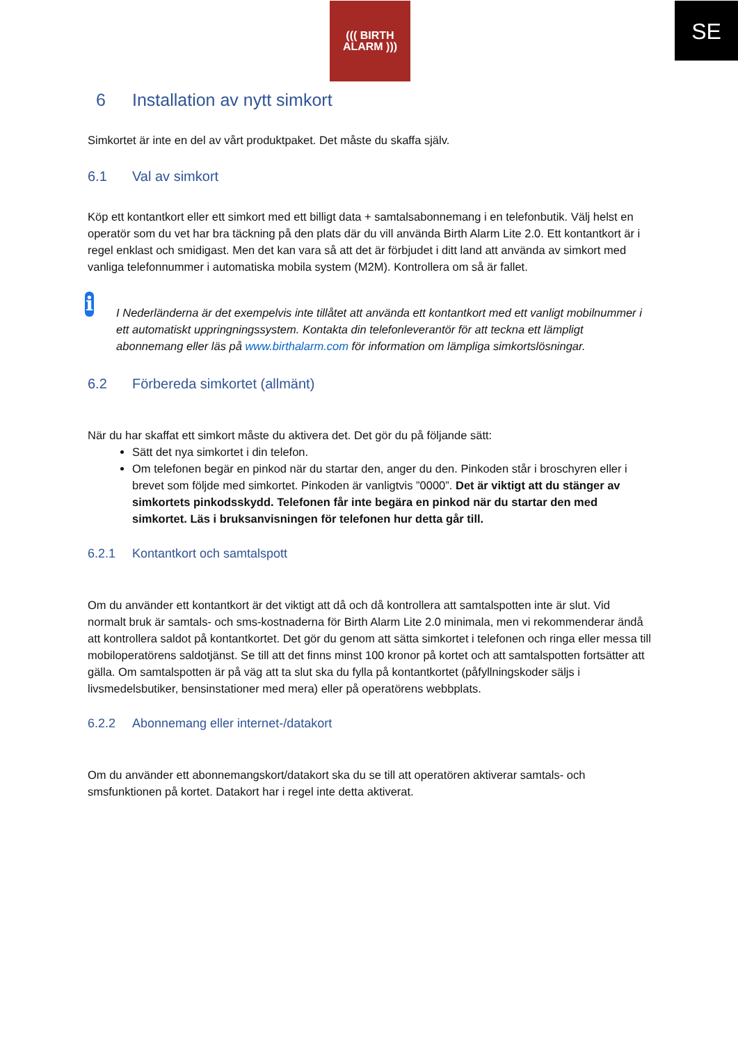SE
((( BIRTH
ALARM )))
6 Installation av nytt simkort
Simkortet är inte en del av vårt produktpaket. Det måste du skaffa själv.
6.1 Val av simkort
Köp ett kontantkort eller ett simkort med ett billigt data + samtalsabonnemang i en telefonbutik. Välj helst en operatör som du vet har bra täckning på den plats där du vill använda Birth Alarm Lite 2.0. Ett kontantkort är i regel enklast och smidigast. Men det kan vara så att det är förbjudet i ditt land att använda av simkort med vanliga telefonnummer i automatiska mobila system (M2M). Kontrollera om så är fallet.
i
I Nederländerna är det exempelvis inte tillåtet att använda ett kontantkort med ett vanligt mobilnummer i ett automatiskt uppringningssystem. Kontakta din telefonleverantör för att teckna ett lämpligt abonnemang eller läs på www.birthalarm.com för information om lämpliga simkortslösningar.
6.2 Förbereda simkortet (allmänt)
När du har skaffat ett simkort måste du aktivera det. Det gör du på följande sätt:
Sätt det nya simkortet i din telefon.
Om telefonen begär en pinkod när du startar den, anger du den. Pinkoden står i broschyren eller i brevet som följde med simkortet. Pinkoden är vanligtvis ”0000”. Det är viktigt att du stänger av simkortets pinkodsskydd. Telefonen får inte begära en pinkod när du startar den med simkortet. Läs i bruksanvisningen för telefonen hur detta går till.
6.2.1 Kontantkort och samtalspott
Om du använder ett kontantkort är det viktigt att då och då kontrollera att samtalspotten inte är slut. Vid normalt bruk är samtals- och sms-kostnaderna för Birth Alarm Lite 2.0 minimala, men vi rekommenderar ändå att kontrollera saldot på kontantkortet. Det gör du genom att sätta simkortet i telefonen och ringa eller messa till mobiloperatörens saldotjänst. Se till att det finns minst 100 kronor på kortet och att samtalspotten fortsätter att gälla. Om samtalspotten är på väg att ta slut ska du fylla på kontantkortet (påfyllningskoder säljs i livsmedelsbutiker, bensinstationer med mera) eller på operatörens webbplats.
6.2.2 Abonnemang eller internet-/datakort
Om du använder ett abonnemangskort/datakort ska du se till att operatören aktiverar samtals- och smsfunktionen på kortet. Datakort har i regel inte detta aktiverat.